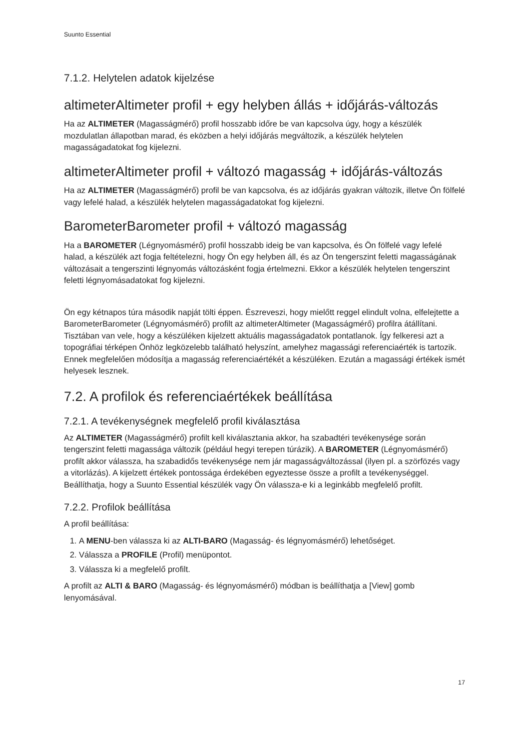Suunto Essential
7.1.2. Helytelen adatok kijelzése
altimeterAltimeter profil + egy helyben állás + időjárás-változás
Ha az ALTIMETER (Magasságmérő) profil hosszabb időre be van kapcsolva úgy, hogy a készülék mozdulatlan állapotban marad, és eközben a helyi időjárás megváltozik, a készülék helytelen magasságadatokat fog kijelezni.
altimeterAltimeter profil + változó magasság + időjárás-változás
Ha az ALTIMETER (Magasságmérő) profil be van kapcsolva, és az időjárás gyakran változik, illetve Ön fölfelé vagy lefelé halad, a készülék helytelen magasságadatokat fog kijelezni.
BarometerBarometer profil + változó magasság
Ha a BAROMETER (Légnyomásmérő) profil hosszabb ideig be van kapcsolva, és Ön fölfelé vagy lefelé halad, a készülék azt fogja feltételezni, hogy Ön egy helyben áll, és az Ön tengerszint feletti magasságának változásait a tengerszinti légnyomás változásként fogja értelmezni. Ekkor a készülék helytelen tengerszint feletti légnyomásadatokat fog kijelezni.
Ön egy kétnapos túra második napját tölti éppen. Észreveszi, hogy mielőtt reggel elindult volna, elfelejtette a BarometerBarometer (Légnyomásmérő) profilt az altimeterAltimeter (Magasságmérő) profilra átállítani. Tisztában van vele, hogy a készüléken kijelzett aktuális magasságadatok pontatlanok. Így felkeresi azt a topográfiai térképen Önhöz legközelebb található helyszínt, amelyhez magassági referenciaérték is tartozik. Ennek megfelelően módosítja a magasság referenciaértékét a készüléken. Ezután a magassági értékek ismét helyesek lesznek.
7.2. A profilok és referenciaértékek beállítása
7.2.1. A tevékenységnek megfelelő profil kiválasztása
Az ALTIMETER (Magasságmérő) profilt kell kiválasztania akkor, ha szabadtéri tevékenysége során tengerszint feletti magassága változik (például hegyi terepen túrázik). A BAROMETER (Légnyomásmérő) profilt akkor válassza, ha szabadidős tevékenysége nem jár magasságváltozással (ilyen pl. a szörfözés vagy a vitorlázás). A kijelzett értékek pontossága érdekében egyeztesse össze a profilt a tevékenységgel. Beállíthatja, hogy a Suunto Essential készülék vagy Ön válassza-e ki a leginkább megfelelő profilt.
7.2.2. Profilok beállítása
A profil beállítása:
1. A MENU-ben válassza ki az ALTI-BARO (Magasság- és légnyomásmérő) lehetőséget.
2. Válassza a PROFILE (Profil) menüpontot.
3. Válassza ki a megfelelő profilt.
A profilt az ALTI & BARO (Magasság- és légnyomásmérő) módban is beállíthatja a [View] gomb lenyomásával.
17